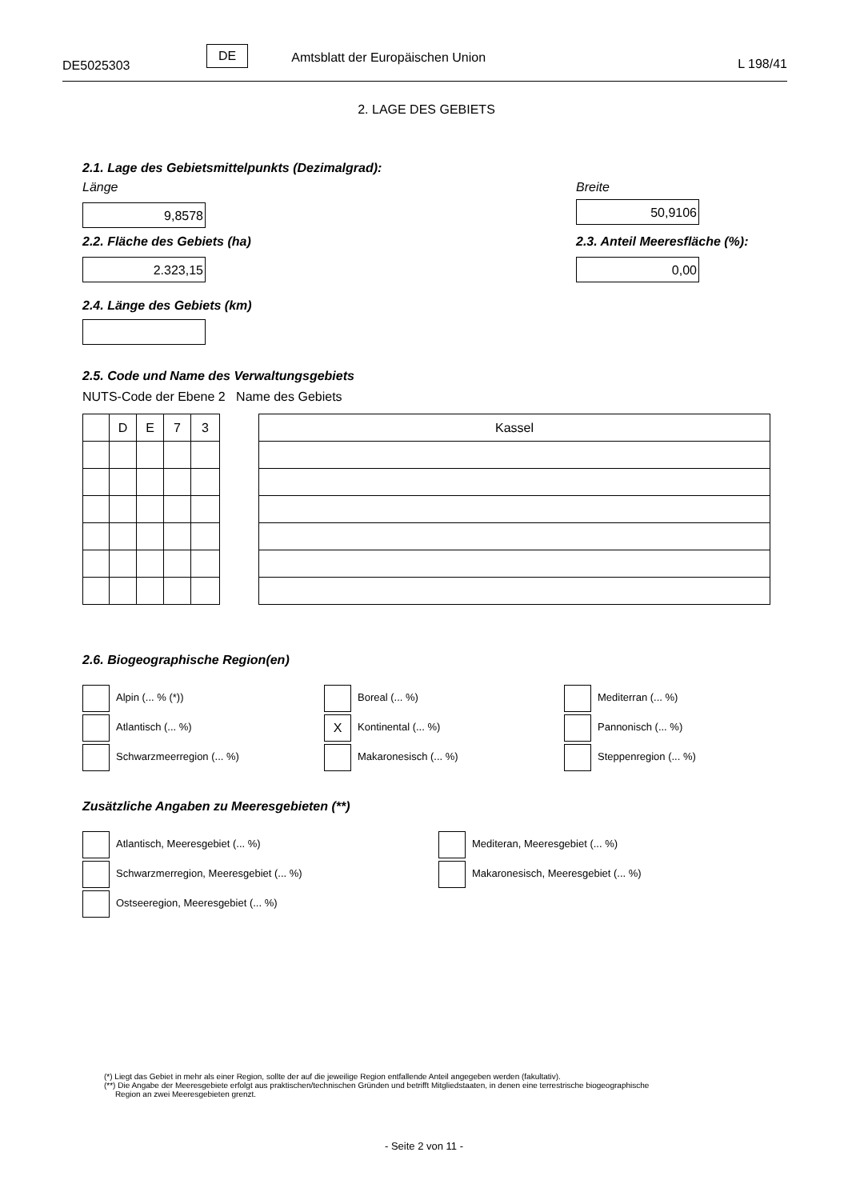DE5025303
DE
Amtsblatt der Europäischen Union
L 198/41
2. LAGE DES GEBIETS
2.1. Lage des Gebietsmittelpunkts (Dezimalgrad):
Länge
9,8578
Breite
50,9106
2.2. Fläche des Gebiets (ha)
2.323,15
2.3. Anteil Meeresfläche (%):
0,00
2.4. Länge des Gebiets (km)
2.5. Code und Name des Verwaltungsgebiets
NUTS-Code der Ebene 2 Name des Gebiets
| | D | E | 7 | 3 |
| Kassel |
2.6. Biogeographische Region(en)
Alpin (... % (*))
Atlantisch (... %)
Schwarzmeerregion (... %)
Boreal (... %)
X Kontinental (... %)
Makaronesisch (... %)
Mediterran (... %)
Pannonisch (... %)
Steppenregion (... %)
Zusätzliche Angaben zu Meeresgebieten (**)
Atlantisch, Meeresgebiet (... %)
Schwarzmerregion, Meeresgebiet (... %)
Ostseeregion, Meeresgebiet (... %)
Mediteran, Meeresgebiet (... %)
Makaronesisch, Meeresgebiet (... %)
(*) Liegt das Gebiet in mehr als einer Region, sollte der auf die jeweilige Region entfallende Anteil angegeben werden (fakultativ).
(**) Die Angabe der Meeresgebiete erfolgt aus praktischen/technischen Gründen und betrifft Mitgliedstaaten, in denen eine terrestrische biogeographische
Region an zwei Meeresgebieten grenzt.
- Seite 2 von 11 -